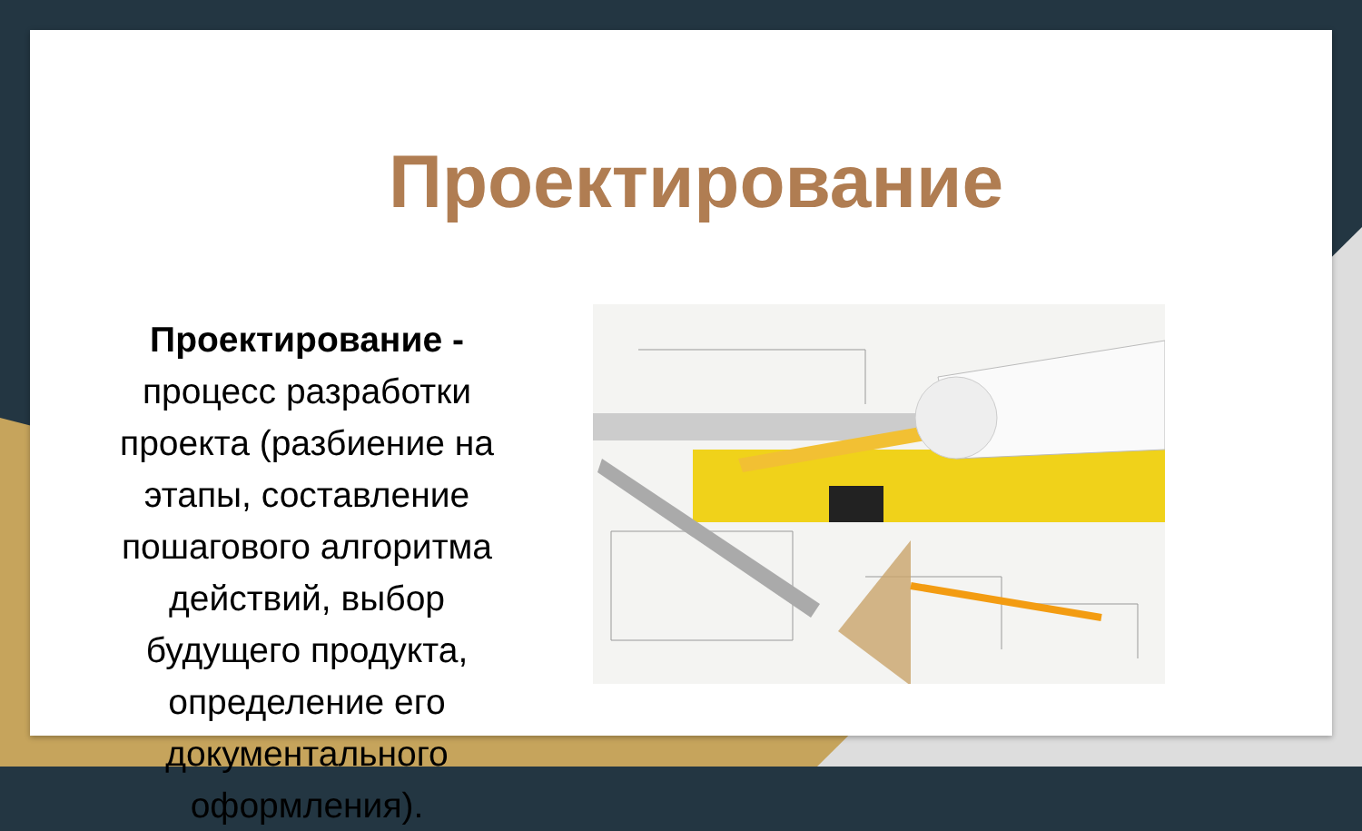Проектирование
Проектирование - процесс разработки проекта (разбиение на этапы, составление пошагового алгоритма действий, выбор будущего продукта, определение его документального оформления).